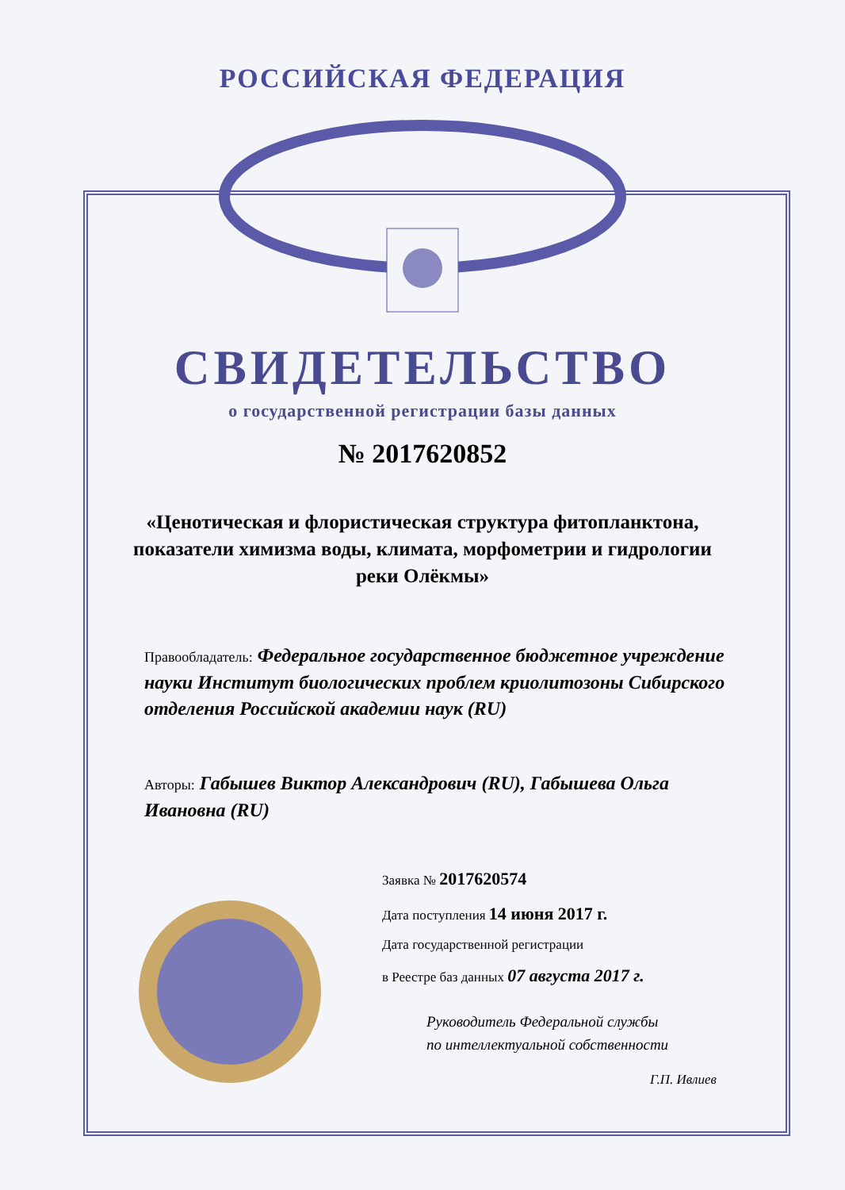РОССИЙСКАЯ ФЕДЕРАЦИЯ
СВИДЕТЕЛЬСТВО
о государственной регистрации базы данных
№ 2017620852
«Ценотическая и флористическая структура фитопланктона, показатели химизма воды, климата, морфометрии и гидрологии реки Олёкмы»
Правообладатель: Федеральное государственное бюджетное учреждение науки Институт биологических проблем криолитозоны Сибирского отделения Российской академии наук (RU)
Авторы: Габышев Виктор Александрович (RU), Габышева Ольга Ивановна (RU)
Заявка № 2017620574
Дата поступления 14 июня 2017 г.
Дата государственной регистрации
в Реестре баз данных 07 августа 2017 г.
Руководитель Федеральной службы
по интеллектуальной собственности
Г.П. Ивлиев